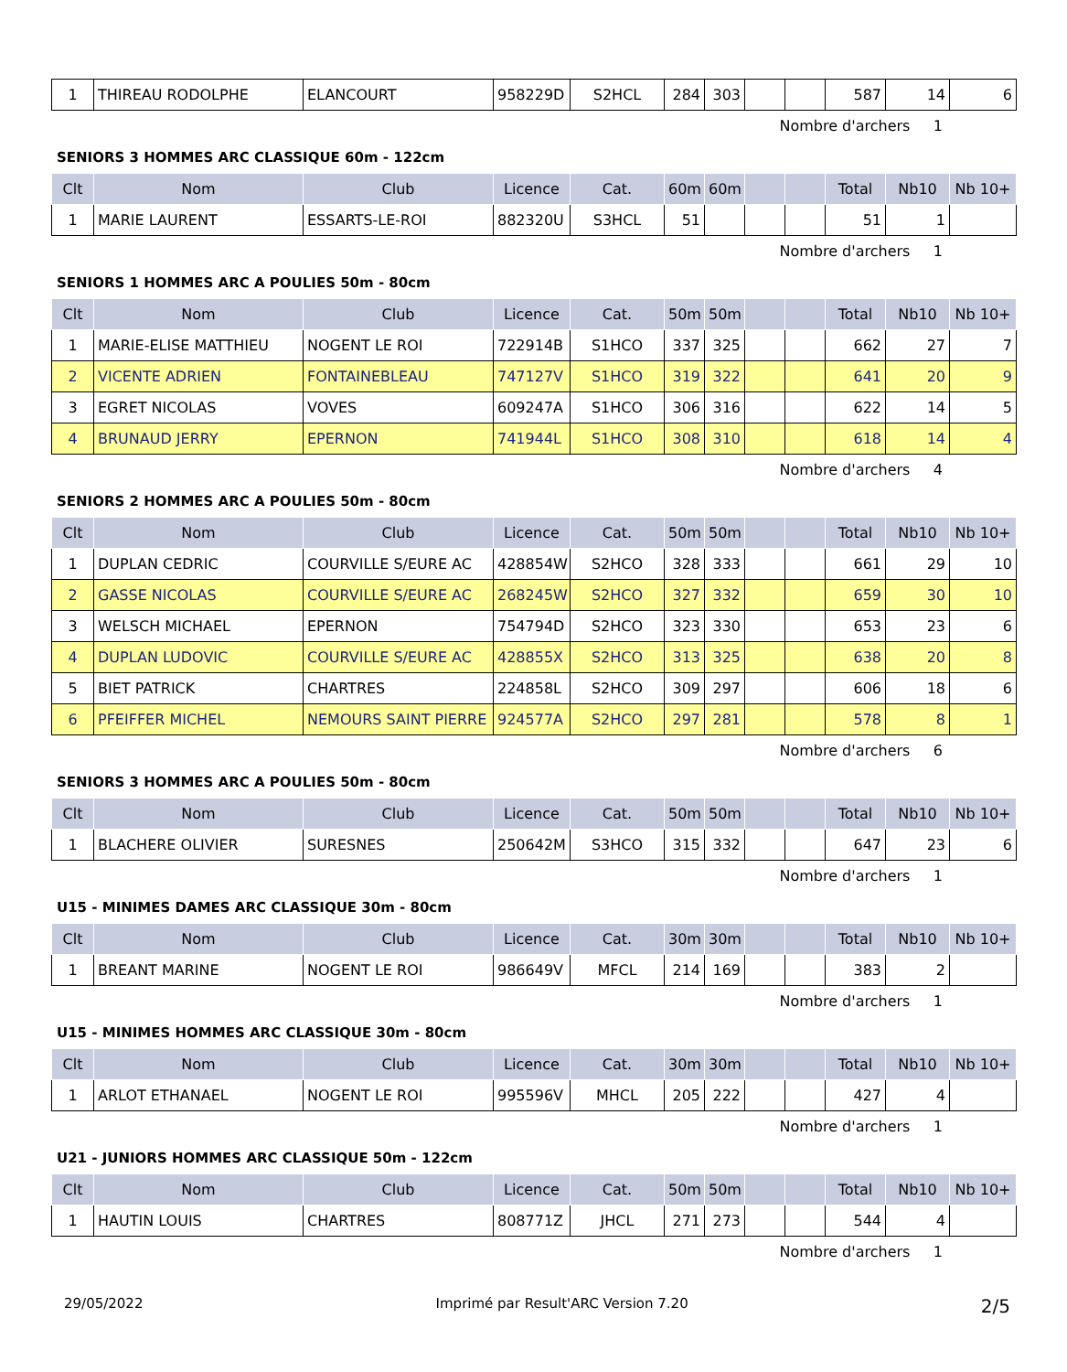| 1 | THIREAU RODOLPHE | ELANCOURT | 958229D | S2HCL | 284 | 303 | | | 587 | 14 | 6 |
Nombre d'archers 1
SENIORS 3 HOMMES ARC CLASSIQUE 60m - 122cm
| Clt | Nom | Club | Licence | Cat. | 60m | 60m | | | Total | Nb10 | Nb 10+ |
| --- | --- | --- | --- | --- | --- | --- | --- | --- | --- | --- | --- |
| 1 | MARIE LAURENT | ESSARTS-LE-ROI | 882320U | S3HCL | 51 | | | | 51 | 1 | |
Nombre d'archers 1
SENIORS 1 HOMMES ARC A POULIES 50m - 80cm
| Clt | Nom | Club | Licence | Cat. | 50m | 50m | | | Total | Nb10 | Nb 10+ |
| --- | --- | --- | --- | --- | --- | --- | --- | --- | --- | --- | --- |
| 1 | MARIE-ELISE MATTHIEU | NOGENT LE ROI | 722914B | S1HCO | 337 | 325 | | | 662 | 27 | 7 |
| 2 | VICENTE ADRIEN | FONTAINEBLEAU | 747127V | S1HCO | 319 | 322 | | | 641 | 20 | 9 |
| 3 | EGRET NICOLAS | VOVES | 609247A | S1HCO | 306 | 316 | | | 622 | 14 | 5 |
| 4 | BRUNAUD JERRY | EPERNON | 741944L | S1HCO | 308 | 310 | | | 618 | 14 | 4 |
Nombre d'archers 4
SENIORS 2 HOMMES ARC A POULIES 50m - 80cm
| Clt | Nom | Club | Licence | Cat. | 50m | 50m | | | Total | Nb10 | Nb 10+ |
| --- | --- | --- | --- | --- | --- | --- | --- | --- | --- | --- | --- |
| 1 | DUPLAN CEDRIC | COURVILLE S/EURE AC | 428854W | S2HCO | 328 | 333 | | | 661 | 29 | 10 |
| 2 | GASSE NICOLAS | COURVILLE S/EURE AC | 268245W | S2HCO | 327 | 332 | | | 659 | 30 | 10 |
| 3 | WELSCH MICHAEL | EPERNON | 754794D | S2HCO | 323 | 330 | | | 653 | 23 | 6 |
| 4 | DUPLAN LUDOVIC | COURVILLE S/EURE AC | 428855X | S2HCO | 313 | 325 | | | 638 | 20 | 8 |
| 5 | BIET PATRICK | CHARTRES | 224858L | S2HCO | 309 | 297 | | | 606 | 18 | 6 |
| 6 | PFEIFFER MICHEL | NEMOURS SAINT PIERRE | 924577A | S2HCO | 297 | 281 | | | 578 | 8 | 1 |
Nombre d'archers 6
SENIORS 3 HOMMES ARC A POULIES 50m - 80cm
| Clt | Nom | Club | Licence | Cat. | 50m | 50m | | | Total | Nb10 | Nb 10+ |
| --- | --- | --- | --- | --- | --- | --- | --- | --- | --- | --- | --- |
| 1 | BLACHERE OLIVIER | SURESNES | 250642M | S3HCO | 315 | 332 | | | 647 | 23 | 6 |
Nombre d'archers 1
U15 - MINIMES DAMES ARC CLASSIQUE 30m - 80cm
| Clt | Nom | Club | Licence | Cat. | 30m | 30m | | | Total | Nb10 | Nb 10+ |
| --- | --- | --- | --- | --- | --- | --- | --- | --- | --- | --- | --- |
| 1 | BREANT MARINE | NOGENT LE ROI | 986649V | MFCL | 214 | 169 | | | 383 | 2 | |
Nombre d'archers 1
U15 - MINIMES HOMMES ARC CLASSIQUE 30m - 80cm
| Clt | Nom | Club | Licence | Cat. | 30m | 30m | | | Total | Nb10 | Nb 10+ |
| --- | --- | --- | --- | --- | --- | --- | --- | --- | --- | --- | --- |
| 1 | ARLOT ETHANAEL | NOGENT LE ROI | 995596V | MHCL | 205 | 222 | | | 427 | 4 | |
Nombre d'archers 1
U21 - JUNIORS HOMMES ARC CLASSIQUE 50m - 122cm
| Clt | Nom | Club | Licence | Cat. | 50m | 50m | | | Total | Nb10 | Nb 10+ |
| --- | --- | --- | --- | --- | --- | --- | --- | --- | --- | --- | --- |
| 1 | HAUTIN LOUIS | CHARTRES | 808771Z | JHCL | 271 | 273 | | | 544 | 4 | |
Nombre d'archers 1
29/05/2022 Imprimé par Result'ARC Version 7.20 2/5